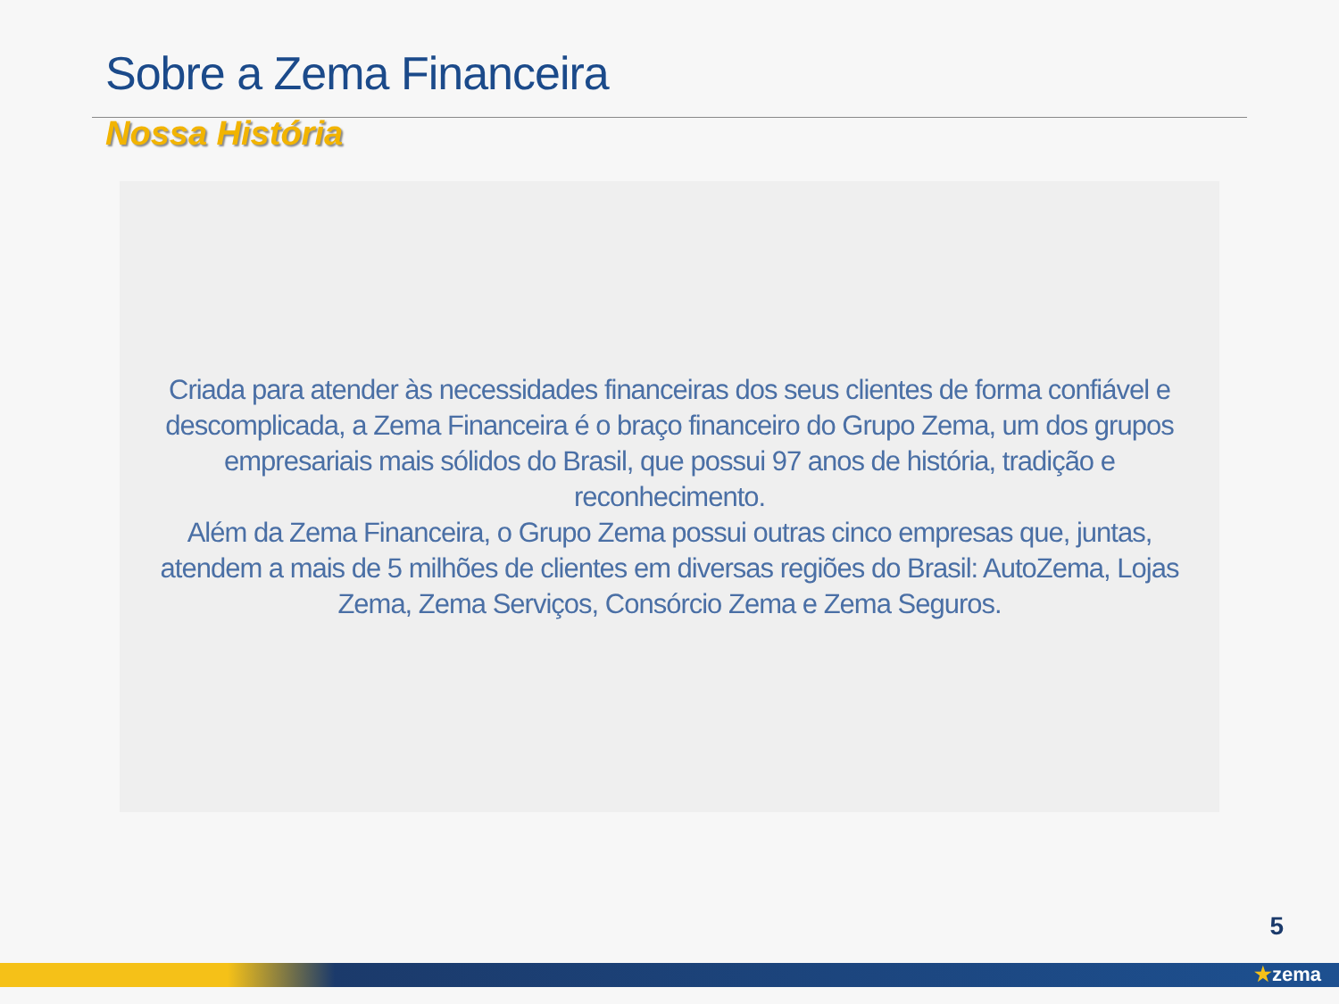Sobre a Zema Financeira
Nossa História
Criada para atender às necessidades financeiras dos seus clientes de forma confiável e descomplicada, a Zema Financeira é o braço financeiro do Grupo Zema, um dos grupos empresariais mais sólidos do Brasil, que possui 97 anos de história, tradição e reconhecimento.
Além da Zema Financeira, o Grupo Zema possui outras cinco empresas que, juntas, atendem a mais de 5 milhões de clientes em diversas regiões do Brasil: AutoZema, Lojas Zema, Zema Serviços, Consórcio Zema e Zema Seguros.
5
★zema